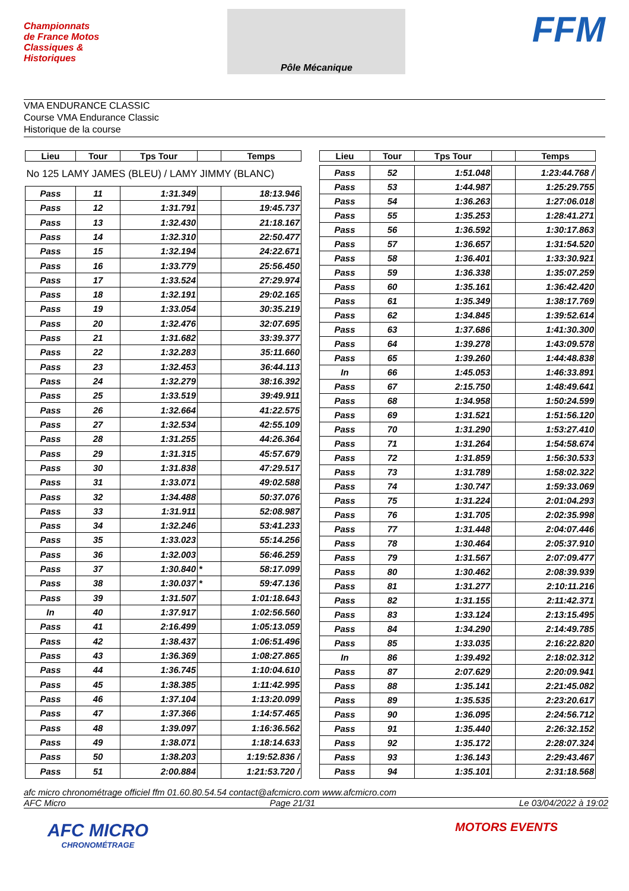Championnats de France Motos Classiques & Historiques
Pôle Mécanique
FFM
VMA ENDURANCE CLASSIC
Course VMA Endurance Classic
Historique de la course
| Lieu | Tour | Tps Tour | | Temps |
| --- | --- | --- | --- | --- |
| No 125 LAMY JAMES (BLEU) / LAMY JIMMY (BLANC) | | | | |
| Pass | 11 | 1:31.349 | | 18:13.946 |
| Pass | 12 | 1:31.791 | | 19:45.737 |
| Pass | 13 | 1:32.430 | | 21:18.167 |
| Pass | 14 | 1:32.310 | | 22:50.477 |
| Pass | 15 | 1:32.194 | | 24:22.671 |
| Pass | 16 | 1:33.779 | | 25:56.450 |
| Pass | 17 | 1:33.524 | | 27:29.974 |
| Pass | 18 | 1:32.191 | | 29:02.165 |
| Pass | 19 | 1:33.054 | | 30:35.219 |
| Pass | 20 | 1:32.476 | | 32:07.695 |
| Pass | 21 | 1:31.682 | | 33:39.377 |
| Pass | 22 | 1:32.283 | | 35:11.660 |
| Pass | 23 | 1:32.453 | | 36:44.113 |
| Pass | 24 | 1:32.279 | | 38:16.392 |
| Pass | 25 | 1:33.519 | | 39:49.911 |
| Pass | 26 | 1:32.664 | | 41:22.575 |
| Pass | 27 | 1:32.534 | | 42:55.109 |
| Pass | 28 | 1:31.255 | | 44:26.364 |
| Pass | 29 | 1:31.315 | | 45:57.679 |
| Pass | 30 | 1:31.838 | | 47:29.517 |
| Pass | 31 | 1:33.071 | | 49:02.588 |
| Pass | 32 | 1:34.488 | | 50:37.076 |
| Pass | 33 | 1:31.911 | | 52:08.987 |
| Pass | 34 | 1:32.246 | | 53:41.233 |
| Pass | 35 | 1:33.023 | | 55:14.256 |
| Pass | 36 | 1:32.003 | | 56:46.259 |
| Pass | 37 | 1:30.840 | * | 58:17.099 |
| Pass | 38 | 1:30.037 | * | 59:47.136 |
| Pass | 39 | 1:31.507 | | 1:01:18.643 |
| In | 40 | 1:37.917 | | 1:02:56.560 |
| Pass | 41 | 2:16.499 | | 1:05:13.059 |
| Pass | 42 | 1:38.437 | | 1:06:51.496 |
| Pass | 43 | 1:36.369 | | 1:08:27.865 |
| Pass | 44 | 1:36.745 | | 1:10:04.610 |
| Pass | 45 | 1:38.385 | | 1:11:42.995 |
| Pass | 46 | 1:37.104 | | 1:13:20.099 |
| Pass | 47 | 1:37.366 | | 1:14:57.465 |
| Pass | 48 | 1:39.097 | | 1:16:36.562 |
| Pass | 49 | 1:38.071 | | 1:18:14.633 |
| Pass | 50 | 1:38.203 | | 1:19:52.836 / |
| Pass | 51 | 2:00.884 | | 1:21:53.720 / |
| Lieu | Tour | Tps Tour | | Temps |
| --- | --- | --- | --- | --- |
| Pass | 52 | 1:51.048 | | 1:23:44.768 / |
| Pass | 53 | 1:44.987 | | 1:25:29.755 |
| Pass | 54 | 1:36.263 | | 1:27:06.018 |
| Pass | 55 | 1:35.253 | | 1:28:41.271 |
| Pass | 56 | 1:36.592 | | 1:30:17.863 |
| Pass | 57 | 1:36.657 | | 1:31:54.520 |
| Pass | 58 | 1:36.401 | | 1:33:30.921 |
| Pass | 59 | 1:36.338 | | 1:35:07.259 |
| Pass | 60 | 1:35.161 | | 1:36:42.420 |
| Pass | 61 | 1:35.349 | | 1:38:17.769 |
| Pass | 62 | 1:34.845 | | 1:39:52.614 |
| Pass | 63 | 1:37.686 | | 1:41:30.300 |
| Pass | 64 | 1:39.278 | | 1:43:09.578 |
| Pass | 65 | 1:39.260 | | 1:44:48.838 |
| In | 66 | 1:45.053 | | 1:46:33.891 |
| Pass | 67 | 2:15.750 | | 1:48:49.641 |
| Pass | 68 | 1:34.958 | | 1:50:24.599 |
| Pass | 69 | 1:31.521 | | 1:51:56.120 |
| Pass | 70 | 1:31.290 | | 1:53:27.410 |
| Pass | 71 | 1:31.264 | | 1:54:58.674 |
| Pass | 72 | 1:31.859 | | 1:56:30.533 |
| Pass | 73 | 1:31.789 | | 1:58:02.322 |
| Pass | 74 | 1:30.747 | | 1:59:33.069 |
| Pass | 75 | 1:31.224 | | 2:01:04.293 |
| Pass | 76 | 1:31.705 | | 2:02:35.998 |
| Pass | 77 | 1:31.448 | | 2:04:07.446 |
| Pass | 78 | 1:30.464 | | 2:05:37.910 |
| Pass | 79 | 1:31.567 | | 2:07:09.477 |
| Pass | 80 | 1:30.462 | | 2:08:39.939 |
| Pass | 81 | 1:31.277 | | 2:10:11.216 |
| Pass | 82 | 1:31.155 | | 2:11:42.371 |
| Pass | 83 | 1:33.124 | | 2:13:15.495 |
| Pass | 84 | 1:34.290 | | 2:14:49.785 |
| Pass | 85 | 1:33.035 | | 2:16:22.820 |
| In | 86 | 1:39.492 | | 2:18:02.312 |
| Pass | 87 | 2:07.629 | | 2:20:09.941 |
| Pass | 88 | 1:35.141 | | 2:21:45.082 |
| Pass | 89 | 1:35.535 | | 2:23:20.617 |
| Pass | 90 | 1:36.095 | | 2:24:56.712 |
| Pass | 91 | 1:35.440 | | 2:26:32.152 |
| Pass | 92 | 1:35.172 | | 2:28:07.324 |
| Pass | 93 | 1:36.143 | | 2:29:43.467 |
| Pass | 94 | 1:35.101 | | 2:31:18.568 |
afc micro chronométrage officiel ffm 01.60.80.54.54 contact@afcmicro.com www.afcmicro.com
AFC Micro Page 21/31 Le 03/04/2022 à 19:02
AFC MICRO
CHRONOMÉTRAGE
MOTORS EVENTS